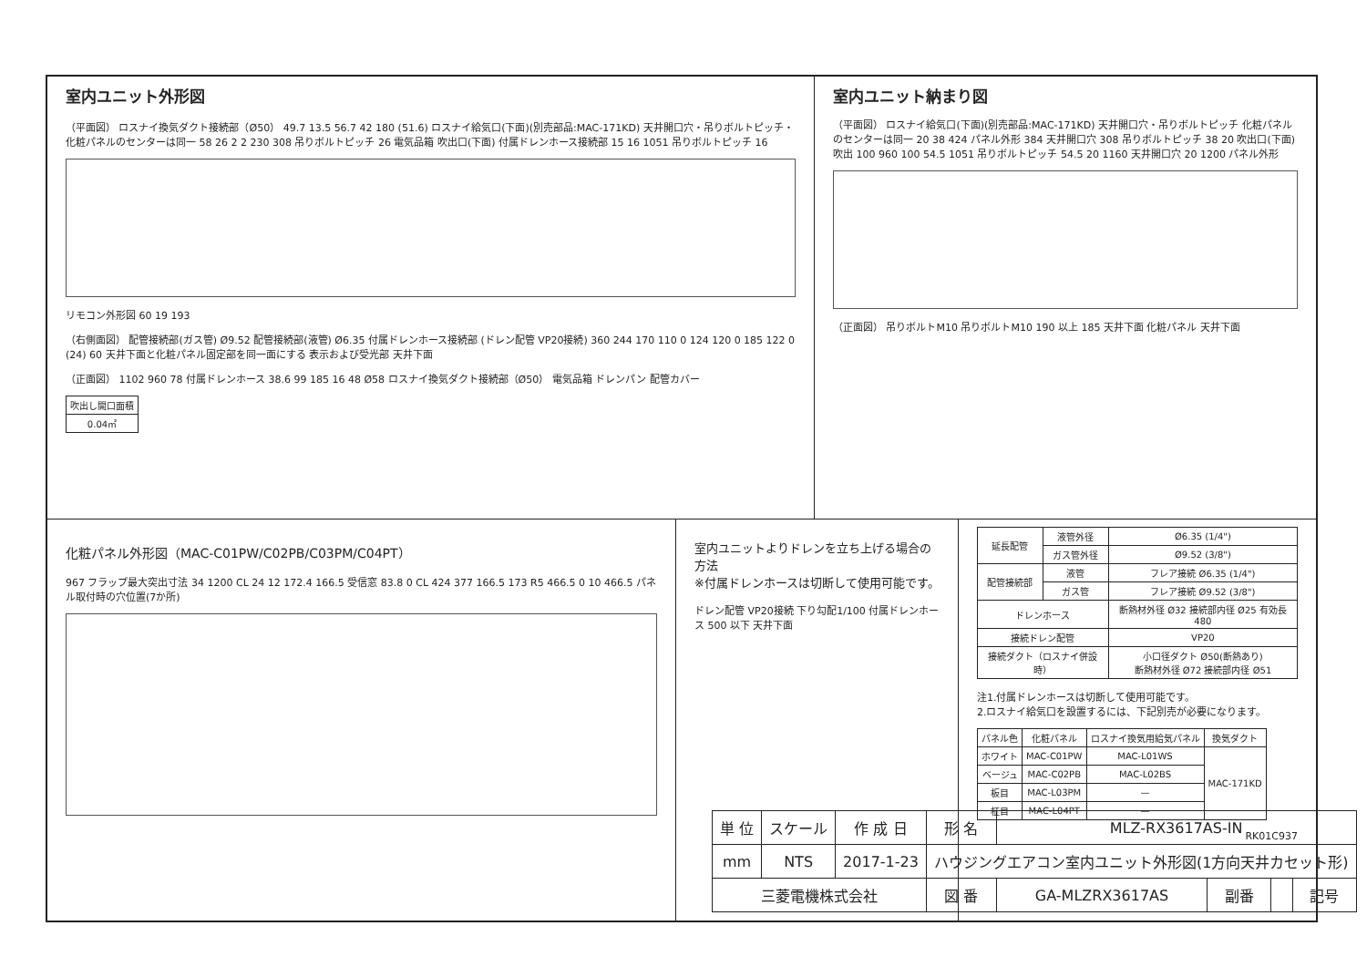室内ユニット外形図
（平面図） ロスナイ換気ダクト接続部（Ø50） 49.7 13.5 56.7 42 180 (51.6) ロスナイ給気口(下面)(別売部品:MAC-171KD) 天井開口穴・吊りボルトピッチ・化粧パネルのセンターは同一 58 26 2 2 230 308 吊りボルトピッチ 26 電気品箱 吹出口(下面) 付属ドレンホース接続部 15 16 1051 吊りボルトピッチ 16
リモコン外形図 60 19 193
（右側面図） 配管接続部(ガス管) Ø9.52 配管接続部(液管) Ø6.35 付属ドレンホース接続部 (ドレン配管 VP20接続) 360 244 170 110 0 124 120 0 185 122 0 (24) 60 天井下面と化粧パネル固定部を同一面にする 表示および受光部 天井下面
（正面図） 1102 960 78 付属ドレンホース 38.6 99 185 16 48 Ø58 ロスナイ換気ダクト接続部（Ø50） 電気品箱 ドレンパン 配管カバー
| 吹出し開口面積 |
| 0.04㎡ |
室内ユニット納まり図
（平面図） ロスナイ給気口(下面)(別売部品:MAC-171KD) 天井開口穴・吊りボルトピッチ 化粧パネルのセンターは同一 20 38 424 パネル外形 384 天井開口穴 308 吊りボルトピッチ 38 20 吹出口(下面) 吹出 100 960 100 54.5 1051 吊りボルトピッチ 54.5 20 1160 天井開口穴 20 1200 パネル外形
（正面図） 吊りボルトM10 吊りボルトM10 190 以上 185 天井下面 化粧パネル 天井下面
化粧パネル外形図（MAC-C01PW/C02PB/C03PM/C04PT）
967 フラップ最大突出寸法 34 1200 CL 24 12 172.4 166.5 受信窓 83.8 0 CL 424 377 166.5 173 R5 466.5 0 10 466.5 パネル取付時の穴位置(7か所)
室内ユニットよりドレンを立ち上げる場合の方法
※付属ドレンホースは切断して使用可能です。
ドレン配管 VP20接続 下り勾配1/100 付属ドレンホース 500 以下 天井下面
| 延長配管 | 液管外径 | Ø6.35 (1/4") |
| | ガス管外径 | Ø9.52 (3/8") |
| 配管接続部 | 液管 | フレア接続 Ø6.35 (1/4") |
| | ガス管 | フレア接続 Ø9.52 (3/8") |
| ドレンホース | | 断熱材外径 Ø32 接続部内径 Ø25 有効長 480 |
| 接続ドレン配管 | | VP20 |
| 接続ダクト（ロスナイ併設時） | | 小口径ダクト Ø50(断熱あり) 断熱材外径 Ø72 接続部内径 Ø51 |
注1.付属ドレンホースは切断して使用可能です。
2.ロスナイ給気口を設置するには、下記別売が必要になります。
| パネル色 | 化粧パネル | ロスナイ換気用給気パネル | 換気ダクト |
| --- | --- | --- | --- |
| ホワイト | MAC-C01PW | MAC-L01WS | MAC-171KD |
| ベージュ | MAC-C02PB | MAC-L02BS | |
| 板目 | MAC-L03PM | — | |
| 柾目 | MAC-L04PT | — | |
RK01C937
| 単 位 | スケール | 作 成 日 | 形 名 | MLZ-RX3617AS-IN | | | |
| mm | NTS | 2017-1-23 | ハウジングエアコン室内ユニット外形図(1方向天井カセット形) | | | | |
| 三菱電機株式会社 | | | 図 番 | GA-MLZRX3617AS | 副番 | | 記号 |